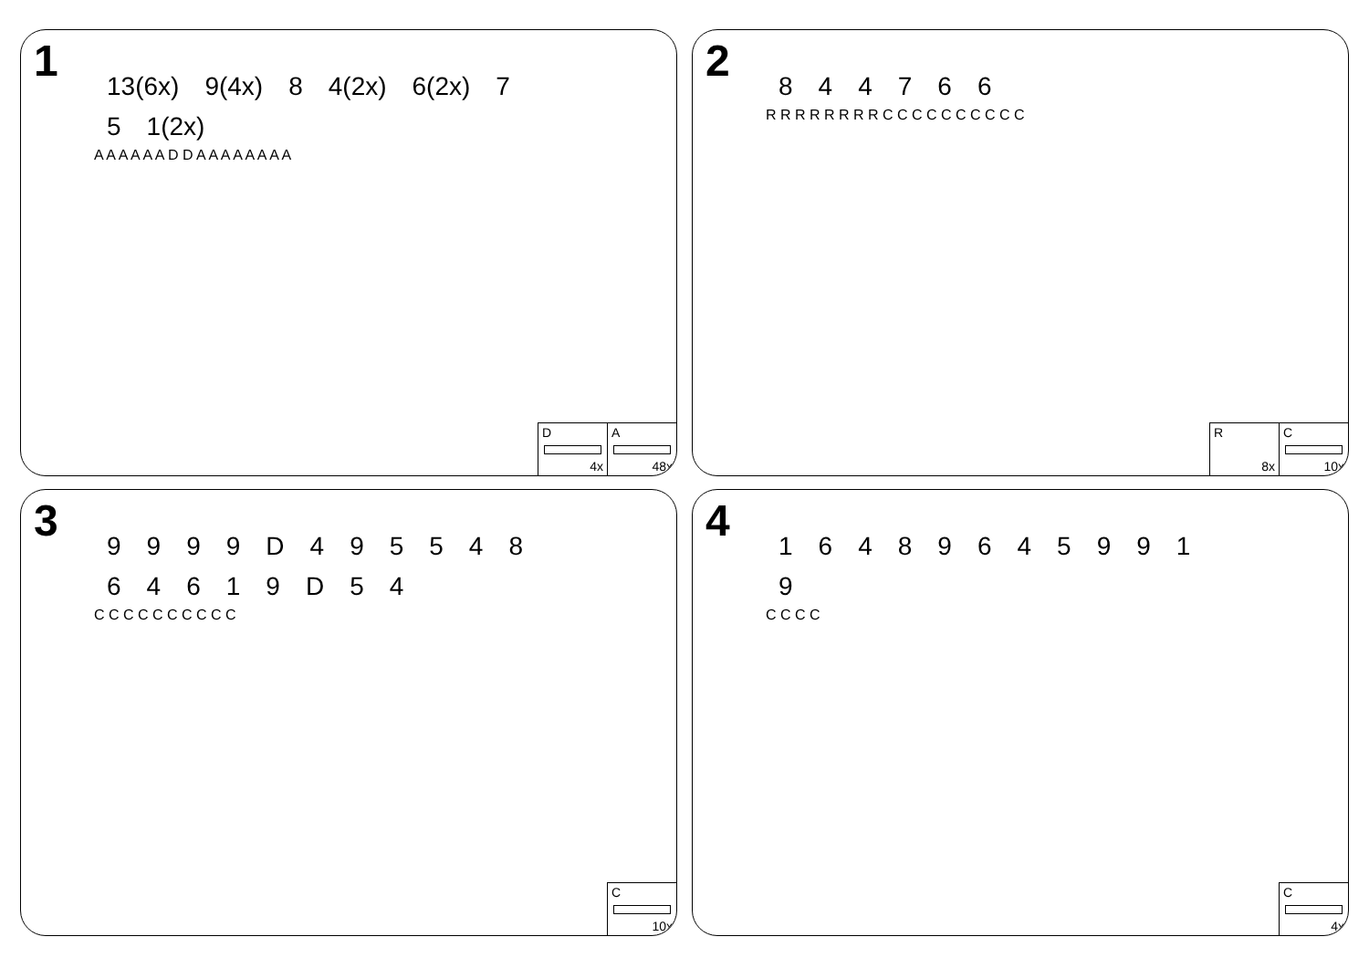1
13(6x) 9(4x) 8 4(2x) 6(2x) 75 1(2x)
A A A A A A D D A A A A A A A A
D
4x
A
48x
2
844766
R R R R R R R R C C C C C C C C C C
R
8x
C
10x
3
9999 D 49554864619 D 54
C C C C C C C C C C
C
10x
4
164896459919
C C C C
C
4x